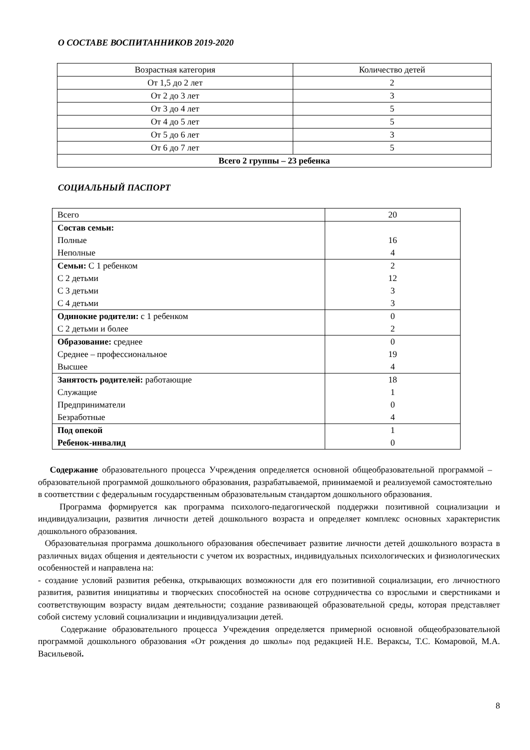О СОСТАВЕ ВОСПИТАННИКОВ 2019-2020
| Возрастная категория | Количество детей |
| От 1,5 до 2 лет | 2 |
| От 2 до 3 лет | 3 |
| От 3 до 4 лет | 5 |
| От 4 до 5 лет | 5 |
| От 5 до 6 лет | 3 |
| От 6 до 7 лет | 5 |
| Всего 2 группы – 23 ребенка | |
СОЦИАЛЬНЫЙ ПАСПОРТ
| Всего | 20 |
| Состав семьи: Полные Неполные | 16 4 |
| Семьи: С 1 ребенком С 2 детьми С 3 детьми С 4 детьми | 2 12 3 3 |
| Одинокие родители: с 1 ребенком С 2 детьми и более | 0 2 |
| Образование: среднее Среднее – профессиональное Высшее | 0 19 4 |
| Занятость родителей: работающие Служащие Предприниматели Безработные | 18 1 0 4 |
| Под опекой Ребенок-инвалид | 1 0 |
Содержание образовательного процесса Учреждения определяется основной общеобразовательной программой – образовательной программой дошкольного образования, разрабатываемой, принимаемой и реализуемой самостоятельно в соответствии с федеральным государственным образовательным стандартом дошкольного образования.
Программа формируется как программа психолого-педагогической поддержки позитивной социализации и индивидуализации, развития личности детей дошкольного возраста и определяет комплекс основных характеристик дошкольного образования.
Образовательная программа дошкольного образования обеспечивает развитие личности детей дошкольного возраста в различных видах общения и деятельности с учетом их возрастных, индивидуальных психологических и физиологических особенностей и направлена на:
- создание условий развития ребенка, открывающих возможности для его позитивной социализации, его личностного развития, развития инициативы и творческих способностей на основе сотрудничества со взрослыми и сверстниками и соответствующим возрасту видам деятельности; создание развивающей образовательной среды, которая представляет собой систему условий социализации и индивидуализации детей.
Содержание образовательного процесса Учреждения определяется примерной основной общеобразовательной программой дошкольного образования «От рождения до школы» под редакцией Н.Е. Вераксы, Т.С. Комаровой, М.А. Васильевой.
8